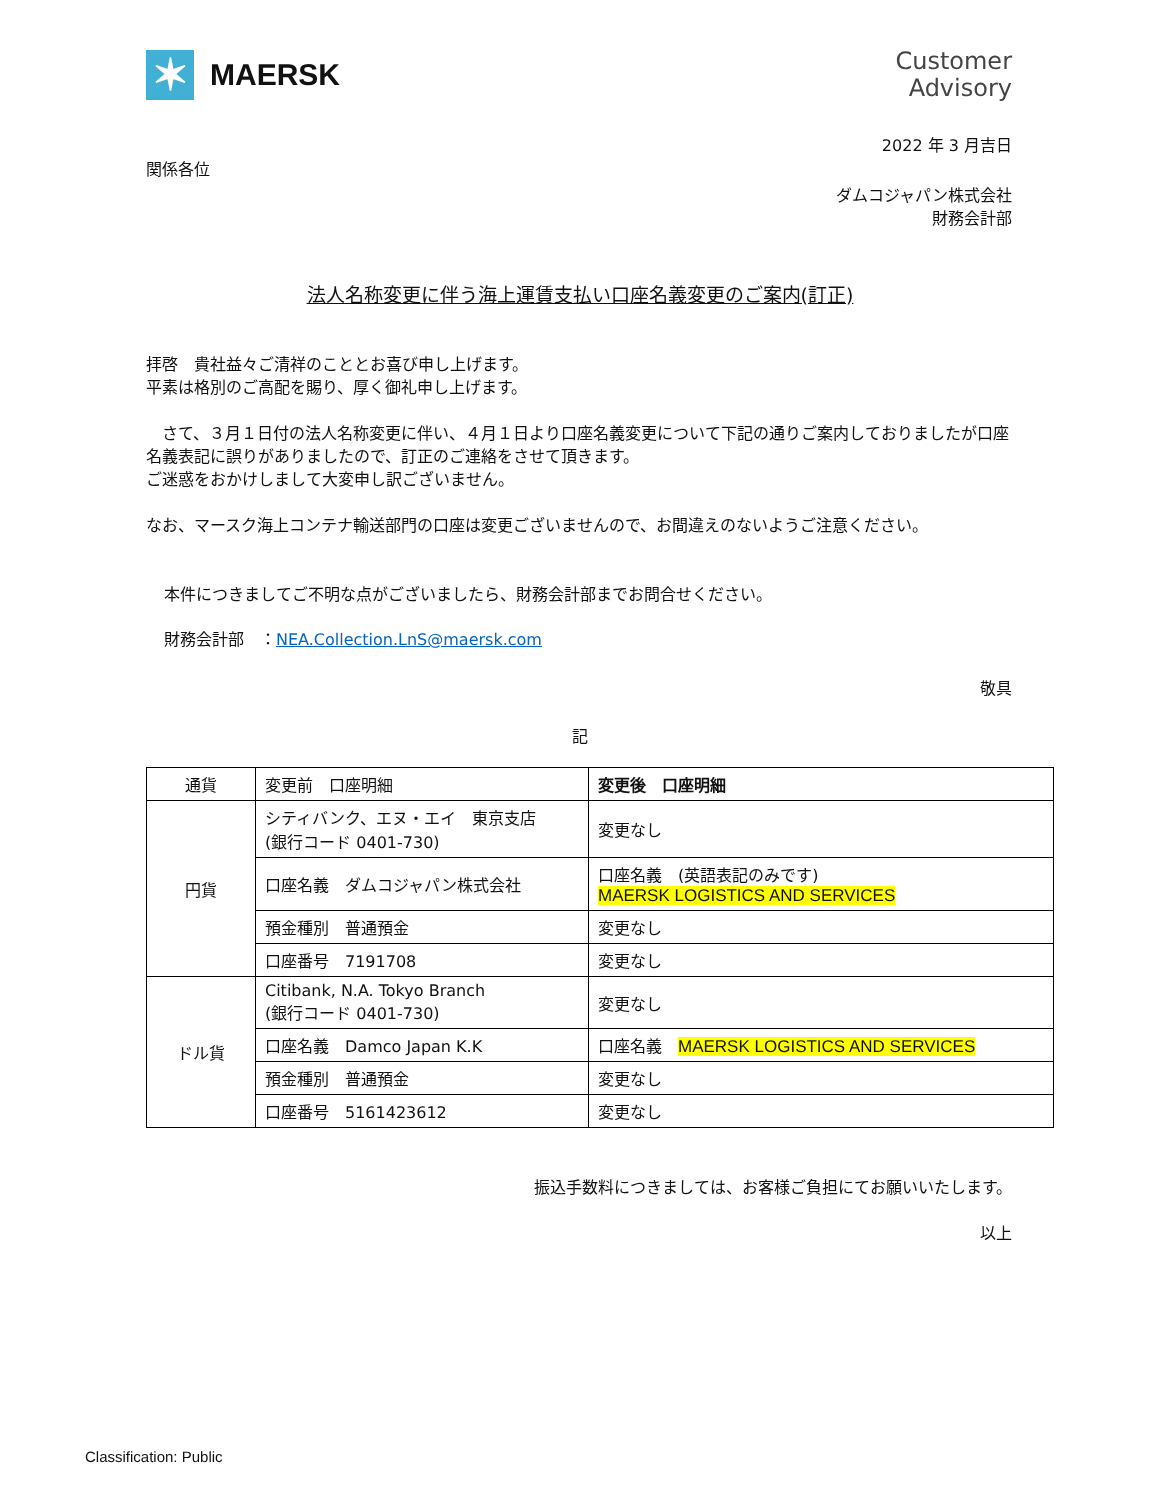✶
MAERSK
Customer
Advisory
2022 年 3 月吉日
関係各位
ダムコジャパン株式会社
財務会計部
法人名称変更に伴う海上運賃支払い口座名義変更のご案内(訂正)
拝啓　貴社益々ご清祥のこととお喜び申し上げます。
平素は格別のご高配を賜り、厚く御礼申し上げます。
　さて、３月１日付の法人名称変更に伴い、４月１日より口座名義変更について下記の通りご案内しておりましたが口座名義表記に誤りがありましたので、訂正のご連絡をさせて頂きます。
ご迷惑をおかけしまして大変申し訳ございません。
なお、マースク海上コンテナ輸送部門の口座は変更ございませんので、お間違えのないようご注意ください。
本件につきましてご不明な点がございましたら、財務会計部までお問合せください。
財務会計部　：NEA.Collection.LnS@maersk.com
敬具
記
| 通貨 | 変更前 口座明細 | 変更後 口座明細 |
| 円貨 | シティバンク、エヌ・エイ 東京支店 (銀行コード 0401-730) | 変更なし |
| | 口座名義 ダムコジャパン株式会社 | 口座名義 (英語表記のみです) MAERSK LOGISTICS AND SERVICES |
| | 預金種別 普通預金 | 変更なし |
| | 口座番号 7191708 | 変更なし |
| ドル貨 | Citibank, N.A. Tokyo Branch (銀行コード 0401-730) | 変更なし |
| | 口座名義 Damco Japan K.K | 口座名義 MAERSK LOGISTICS AND SERVICES |
| | 預金種別 普通預金 | 変更なし |
| | 口座番号 5161423612 | 変更なし |
振込手数料につきましては、お客様ご負担にてお願いいたします。
以上
Classification: Public